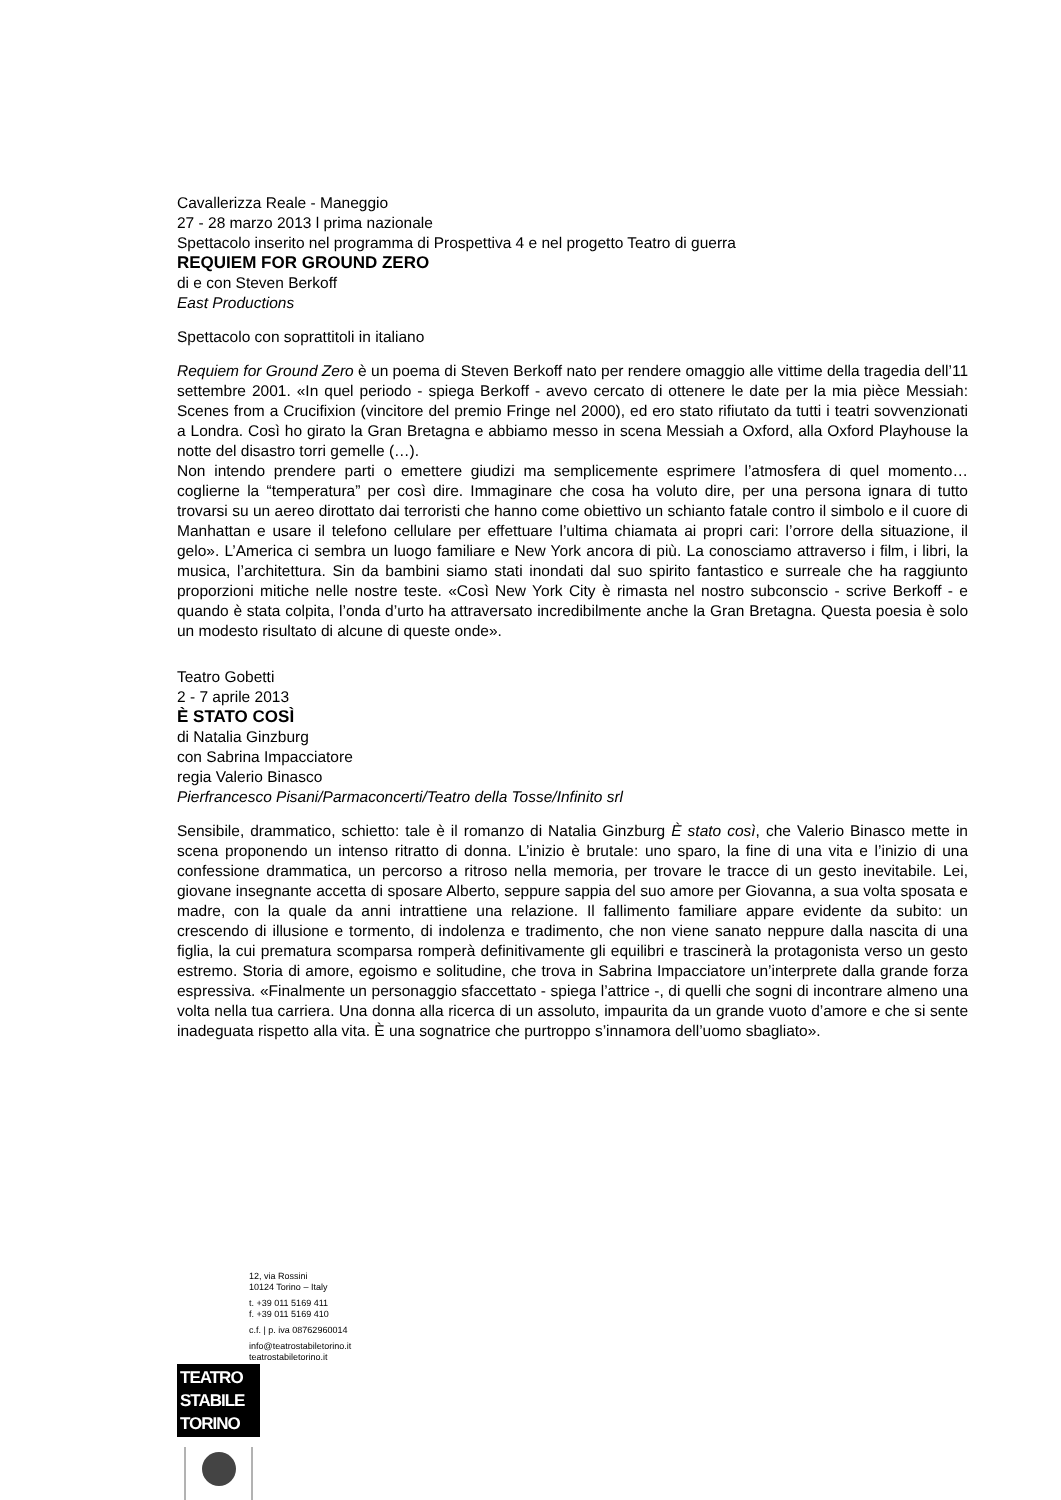Cavallerizza Reale - Maneggio
27 - 28 marzo 2013 l prima nazionale
Spettacolo inserito nel programma di Prospettiva 4 e nel progetto Teatro di guerra
REQUIEM FOR GROUND ZERO
di e con Steven Berkoff
East Productions
Spettacolo con soprattitoli in italiano
Requiem for Ground Zero è un poema di Steven Berkoff nato per rendere omaggio alle vittime della tragedia dell’11 settembre 2001. «In quel periodo - spiega Berkoff - avevo cercato di ottenere le date per la mia pièce Messiah: Scenes from a Crucifixion (vincitore del premio Fringe nel 2000), ed ero stato rifiutato da tutti i teatri sovvenzionati a Londra. Così ho girato la Gran Bretagna e abbiamo messo in scena Messiah a Oxford, alla Oxford Playhouse la notte del disastro torri gemelle (…).
Non intendo prendere parti o emettere giudizi ma semplicemente esprimere l’atmosfera di quel momento… coglierne la “temperatura” per così dire. Immaginare che cosa ha voluto dire, per una persona ignara di tutto trovarsi su un aereo dirottato dai terroristi che hanno come obiettivo un schianto fatale contro il simbolo e il cuore di Manhattan e usare il telefono cellulare per effettuare l’ultima chiamata ai propri cari: l’orrore della situazione, il gelo». L’America ci sembra un luogo familiare e New York ancora di più. La conosciamo attraverso i film, i libri, la musica, l’architettura. Sin da bambini siamo stati inondati dal suo spirito fantastico e surreale che ha raggiunto proporzioni mitiche nelle nostre teste. «Così New York City è rimasta nel nostro subconscio - scrive Berkoff - e quando è stata colpita, l’onda d’urto ha attraversato incredibilmente anche la Gran Bretagna. Questa poesia è solo un modesto risultato di alcune di queste onde».
Teatro Gobetti
2 - 7 aprile 2013
È STATO COSÌ
di Natalia Ginzburg
con Sabrina Impacciatore
regia Valerio Binasco
Pierfrancesco Pisani/Parmaconcerti/Teatro della Tosse/Infinito srl
Sensibile, drammatico, schietto: tale è il romanzo di Natalia Ginzburg È stato così, che Valerio Binasco mette in scena proponendo un intenso ritratto di donna. L’inizio è brutale: uno sparo, la fine di una vita e l’inizio di una confessione drammatica, un percorso a ritroso nella memoria, per trovare le tracce di un gesto inevitabile. Lei, giovane insegnante accetta di sposare Alberto, seppure sappia del suo amore per Giovanna, a sua volta sposata e madre, con la quale da anni intrattiene una relazione. Il fallimento familiare appare evidente da subito: un crescendo di illusione e tormento, di indolenza e tradimento, che non viene sanato neppure dalla nascita di una figlia, la cui prematura scomparsa romperà definitivamente gli equilibri e trascinerà la protagonista verso un gesto estremo. Storia di amore, egoismo e solitudine, che trova in Sabrina Impacciatore un’interprete dalla grande forza espressiva. «Finalmente un personaggio sfaccettato - spiega l’attrice -, di quelli che sogni di incontrare almeno una volta nella tua carriera. Una donna alla ricerca di un assoluto, impaurita da un grande vuoto d’amore e che si sente inadeguata rispetto alla vita. È una sognatrice che purtroppo s’innamora dell’uomo sbagliato».
12, via Rossini
10124 Torino – Italy
t. +39 011 5169 411
f. +39 011 5169 410
c.f. | p. iva 08762960014
info@teatrostabiletorino.it
teatrostabiletorino.it
TEATRO
STABILE
TORINO